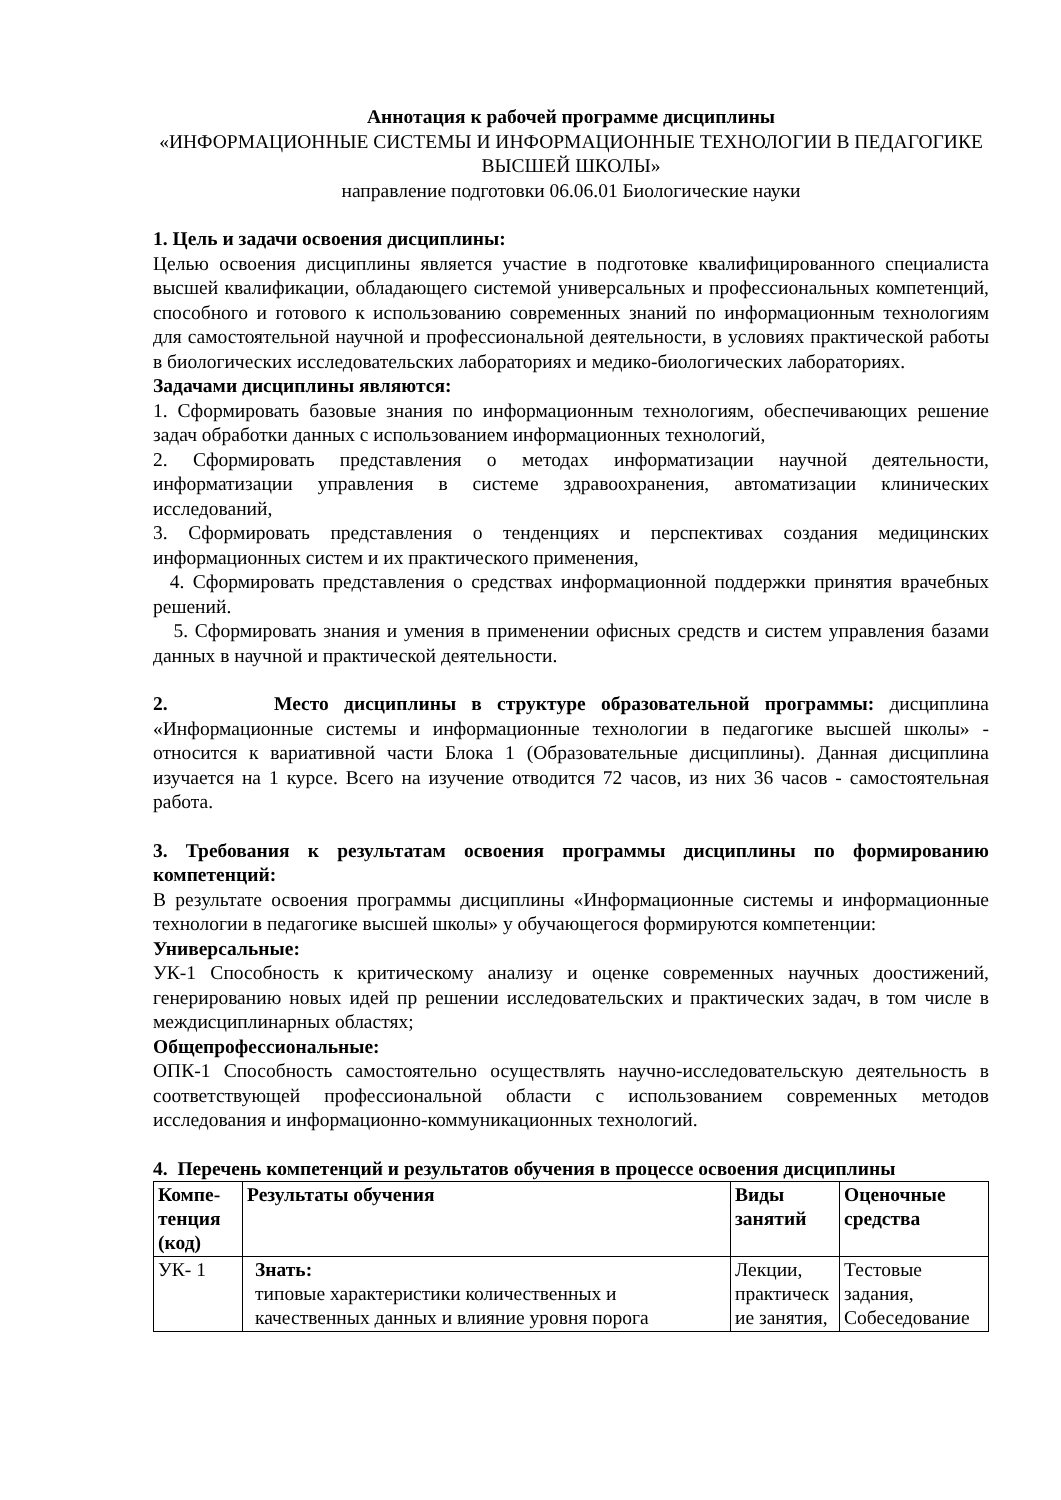Аннотация к рабочей программе дисциплины
«ИНФОРМАЦИОННЫЕ СИСТЕМЫ И ИНФОРМАЦИОННЫЕ ТЕХНОЛОГИИ В ПЕДАГОГИКЕ ВЫСШЕЙ ШКОЛЫ»
направление подготовки 06.06.01 Биологические науки
1. Цель и задачи освоения дисциплины:
Целью освоения дисциплины является участие в подготовке квалифицированного специалиста высшей квалификации, обладающего системой универсальных и профессиональных компетенций, способного и готового к использованию современных знаний по информационным технологиям для самостоятельной научной и профессиональной деятельности, в условиях практической работы в биологических исследовательских лабораториях и медико-биологических лабораториях.
Задачами дисциплины являются:
1. Сформировать базовые знания по информационным технологиям, обеспечивающих решение задач обработки данных с использованием информационных технологий,
2. Сформировать представления о методах информатизации научной деятельности, информатизации управления в системе здравоохранения, автоматизации клинических исследований,
3. Сформировать представления о тенденциях и перспективах создания медицинских информационных систем и их практического применения,
4. Сформировать представления о средствах информационной поддержки принятия врачебных решений.
5. Сформировать знания и умения в применении офисных средств и систем управления базами данных в научной и практической деятельности.
2. Место дисциплины в структуре образовательной программы: дисциплина «Информационные системы и информационные технологии в педагогике высшей школы» - относится к вариативной части Блока 1 (Образовательные дисциплины). Данная дисциплина изучается на 1 курсе. Всего на изучение отводится 72 часов, из них 36 часов - самостоятельная работа.
3. Требования к результатам освоения программы дисциплины по формированию компетенций:
В результате освоения программы дисциплины «Информационные системы и информационные технологии в педагогике высшей школы» у обучающегося формируются компетенции:
Универсальные:
УК-1 Способность к критическому анализу и оценке современных научных доостижений, генерированию новых идей пр решении исследовательских и практических задач, в том числе в междисциплинарных областях;
Общепрофессиональные:
ОПК-1 Способность самостоятельно осуществлять научно-исследовательскую деятельность в соответствующей профессиональной области с использованием современных методов исследования и информационно-коммуникационных технологий.
4. Перечень компетенций и результатов обучения в процессе освоения дисциплины
| Компе-тенция (код) | Результаты обучения | Виды занятий | Оценочные средства |
| --- | --- | --- | --- |
| УК- 1 | Знать: типовые характеристики количественных и качественных данных и влияние уровня порога | Лекции, практическ ие занятия, | Тестовые задания, Собеседование |